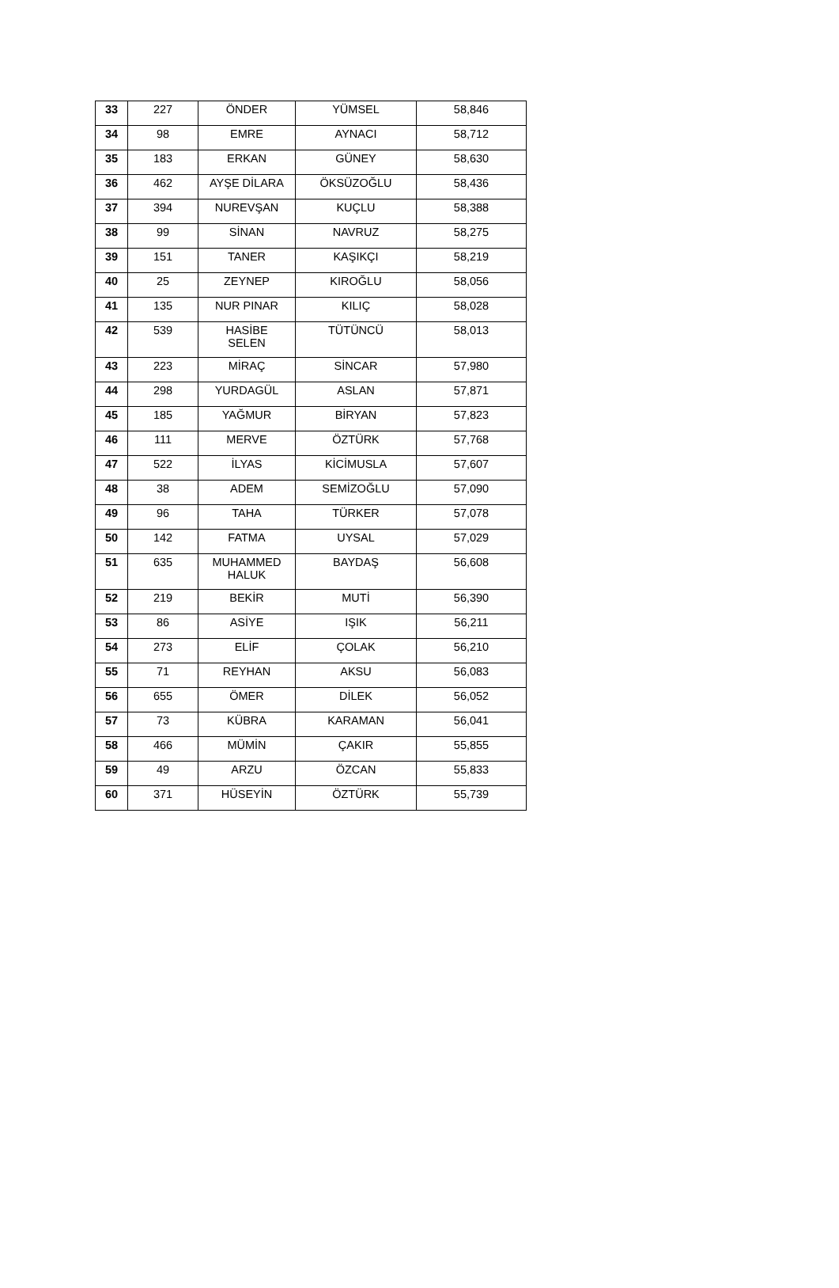| 33 | 227 | ÖNDER | YÜMSEL | 58,846 |
| 34 | 98 | EMRE | AYNACI | 58,712 |
| 35 | 183 | ERKAN | GÜNEY | 58,630 |
| 36 | 462 | AYŞE DİLARA | ÖKSÜZOĞLU | 58,436 |
| 37 | 394 | NUREVŞAN | KUÇLU | 58,388 |
| 38 | 99 | SİNAN | NAVRUZ | 58,275 |
| 39 | 151 | TANER | KAŞIKÇI | 58,219 |
| 40 | 25 | ZEYNEP | KIROĞLU | 58,056 |
| 41 | 135 | NUR PINAR | KILIÇ | 58,028 |
| 42 | 539 | HASİBE SELEN | TÜTÜNCÜ | 58,013 |
| 43 | 223 | MİRAÇ | SİNCAR | 57,980 |
| 44 | 298 | YURDAGÜL | ASLAN | 57,871 |
| 45 | 185 | YAĞMUR | BİRYAN | 57,823 |
| 46 | 111 | MERVE | ÖZTÜRK | 57,768 |
| 47 | 522 | İLYAS | KİCİMUSLA | 57,607 |
| 48 | 38 | ADEM | SEMİZOĞLU | 57,090 |
| 49 | 96 | TAHA | TÜRKER | 57,078 |
| 50 | 142 | FATMA | UYSAL | 57,029 |
| 51 | 635 | MUHAMMED HALUK | BAYDAŞ | 56,608 |
| 52 | 219 | BEKİR | MUTİ | 56,390 |
| 53 | 86 | ASİYE | IŞIK | 56,211 |
| 54 | 273 | ELİF | ÇOLAK | 56,210 |
| 55 | 71 | REYHAN | AKSU | 56,083 |
| 56 | 655 | ÖMER | DİLEK | 56,052 |
| 57 | 73 | KÜBRA | KARAMAN | 56,041 |
| 58 | 466 | MÜMİN | ÇAKIR | 55,855 |
| 59 | 49 | ARZU | ÖZCAN | 55,833 |
| 60 | 371 | HÜSEYİN | ÖZTÜRK | 55,739 |